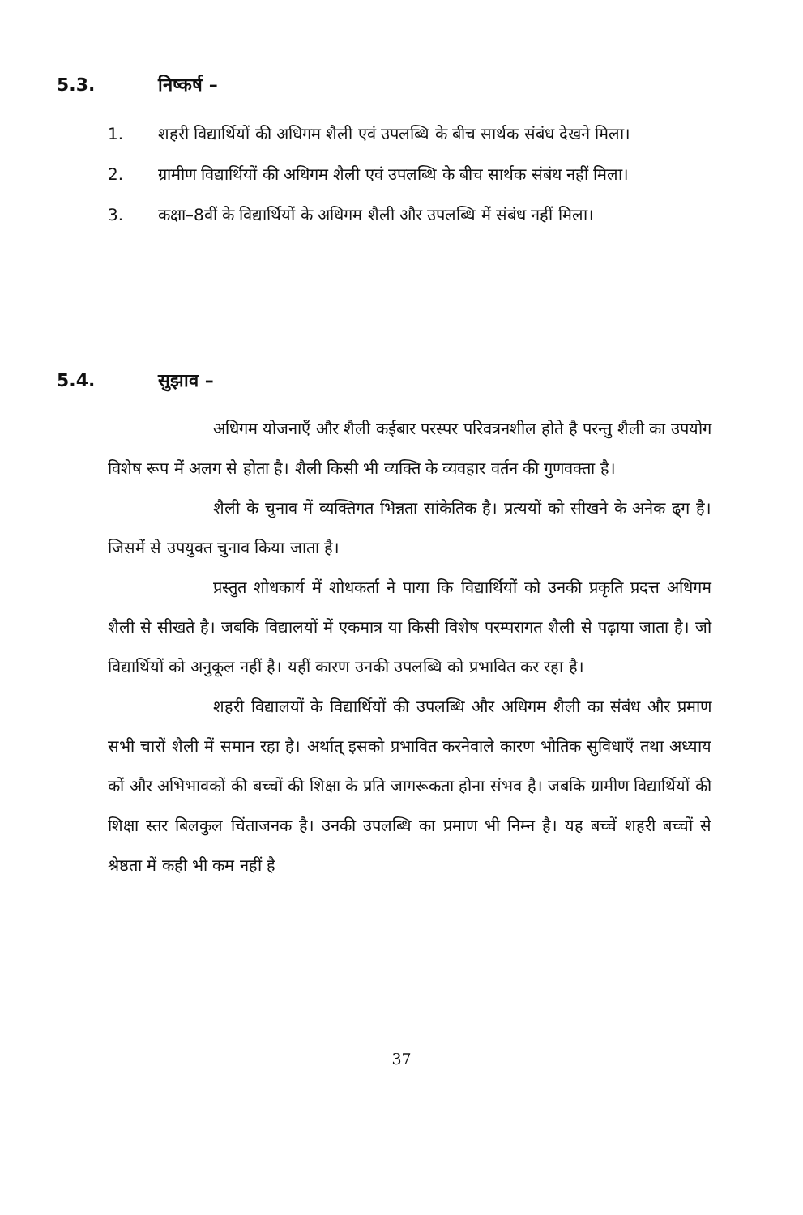5.3. निष्कर्ष –
1. शहरी विद्यार्थियों की अधिगम शैली एवं उपलब्धि के बीच सार्थक संबंध देखने मिला।
2. ग्रामीण विद्यार्थियों की अधिगम शैली एवं उपलब्धि के बीच सार्थक संबंध नहीं मिला।
3. कक्षा–8वीं के विद्यार्थियों के अधिगम शैली और उपलब्धि में संबंध नहीं मिला।
5.4. सुझाव –
अधिगम योजनाएँ और शैली कईबार परस्पर परिवत्रनशील होते है परन्तु शैली का उपयोग विशेष रूप में अलग से होता है। शैली किसी भी व्यक्ति के व्यवहार वर्तन की गुणवक्ता है।
शैली के चुनाव में व्यक्तिगत भिन्नता सांकेतिक है। प्रत्ययों को सीखने के अनेक ढ्ग है। जिसमें से उपयुक्त चुनाव किया जाता है।
प्रस्तुत शोधकार्य में शोधकर्ता ने पाया कि विद्यार्थियों को उनकी प्रकृति प्रदत्त अधिगम शैली से सीखते है। जबकि विद्यालयों में एकमात्र या किसी विशेष परम्परागत शैली से पढ़ाया जाता है। जो विद्यार्थियों को अनुकूल नहीं है। यहीं कारण उनकी उपलब्धि को प्रभावित कर रहा है।
शहरी विद्यालयों के विद्यार्थियों की उपलब्धि और अधिगम शैली का संबंध और प्रमाण सभी चारों शैली में समान रहा है। अर्थात् इसको प्रभावित करनेवाले कारण भौतिक सुविधाएँ तथा अध्याय कों और अभिभावकों की बच्चों की शिक्षा के प्रति जागरूकता होना संभव है। जबकि ग्रामीण विद्यार्थियों की शिक्षा स्तर बिलकुल चिंताजनक है। उनकी उपलब्धि का प्रमाण भी निम्न है। यह बच्चें शहरी बच्चों से श्रेष्ठता में कही भी कम नहीं है
37